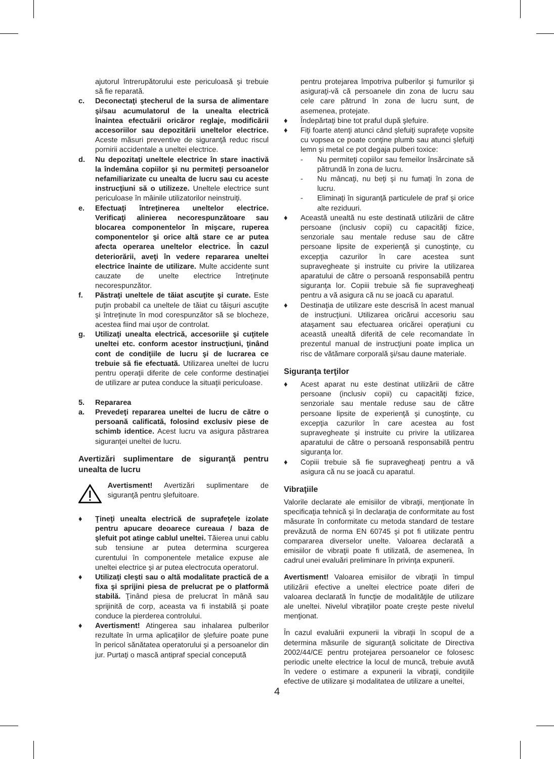ajutorul întrerupătorului este periculoasă şi trebuie să fie reparată.
c. Deconectaţi ştecherul de la sursa de alimentare şi/sau acumulatorul de la unealta electrică înaintea efectuării oricăror reglaje, modificării accesoriilor sau depozitării uneltelor electrice. Aceste măsuri preventive de siguranţă reduc riscul pornirii accidentale a uneltei electrice.
d. Nu depozitaţi uneltele electrice în stare inactivă la îndemâna copiilor şi nu permiteţi persoanelor nefamiliarizate cu unealta de lucru sau cu aceste instrucţiuni să o utilizeze. Uneltele electrice sunt periculoase în mâinile utilizatorilor neinstruiţi.
e. Efectuaţi întreţinerea uneltelor electrice. Verificaţi alinierea necorespunzătoare sau blocarea componentelor în mişcare, ruperea componentelor şi orice altă stare ce ar putea afecta operarea uneltelor electrice. În cazul deteriorării, aveţi în vedere repararea uneltei electrice înainte de utilizare. Multe accidente sunt cauzate de unelte electrice întreţinute necorespunzător.
f. Păstraţi uneltele de tăiat ascuţite şi curate. Este puţin probabil ca uneltele de tăiat cu tăişuri ascuţite şi întreţinute în mod corespunzător să se blocheze, acestea fiind mai uşor de controlat.
g. Utilizaţi unealta electrică, accesoriile şi cuţitele uneltei etc. conform acestor instrucţiuni, ţinând cont de condiţiile de lucru şi de lucrarea ce trebuie să fie efectuată. Utilizarea uneltei de lucru pentru operaţii diferite de cele conforme destinaţiei de utilizare ar putea conduce la situaţii periculoase.
5. Repararea
a. Prevedeţi repararea uneltei de lucru de către o persoană calificată, folosind exclusiv piese de schimb identice. Acest lucru va asigura păstrarea siguranţei uneltei de lucru.
Avertizări suplimentare de siguranţă pentru unealta de lucru
Avertisment! Avertizări suplimentare de siguranţă pentru şlefuitoare.
♦ Ţineţi unealta electrică de suprafeţele izolate pentru apucare deoarece cureaua / baza de şlefuit pot atinge cablul uneltei. Tăierea unui cablu sub tensiune ar putea determina scurgerea curentului în componentele metalice expuse ale uneltei electrice şi ar putea electrocuta operatorul.
♦ Utilizaţi cleşti sau o altă modalitate practică de a fixa şi sprijini piesa de prelucrat pe o platformă stabilă. Ţinând piesa de prelucrat în mână sau sprijinită de corp, aceasta va fi instabilă şi poate conduce la pierderea controlului.
♦ Avertisment! Atingerea sau inhalarea pulberilor rezultate în urma aplicaţiilor de şlefuire poate pune în pericol sănătatea operatorului şi a persoanelor din jur. Purtaţi o mască antipraf special concepută
pentru protejarea împotriva pulberilor şi fumurilor şi asiguraţi-vă că persoanele din zona de lucru sau cele care pătrund în zona de lucru sunt, de asemenea, protejate.
♦ Îndepărtaţi bine tot praful după şlefuire.
♦ Fiţi foarte atenţi atunci când şlefuiţi suprafeţe vopsite cu vopsea ce poate conţine plumb sau atunci şlefuiţi lemn şi metal ce pot degaja pulberi toxice:
- Nu permiteţi copiilor sau femeilor însărcinate să pătrundă în zona de lucru.
- Nu mâncaţi, nu beţi şi nu fumaţi în zona de lucru.
- Eliminaţi în siguranţă particulele de praf şi orice alte reziduuri.
♦ Această unealtă nu este destinată utilizării de către persoane (inclusiv copii) cu capacităţi fizice, senzoriale sau mentale reduse sau de către persoane lipsite de experienţă şi cunoştinţe, cu excepţia cazurilor în care acestea sunt supravegheate şi instruite cu privire la utilizarea aparatului de către o persoană responsabilă pentru siguranţa lor. Copiii trebuie să fie supravegheaţi pentru a vă asigura că nu se joacă cu aparatul.
♦ Destinaţia de utilizare este descrisă în acest manual de instrucţiuni. Utilizarea oricărui accesoriu sau ataşament sau efectuarea oricărei operaţiuni cu această unealtă diferită de cele recomandate în prezentul manual de instrucţiuni poate implica un risc de vătămare corporală şi/sau daune materiale.
Siguranţa terţilor
♦ Acest aparat nu este destinat utilizării de către persoane (inclusiv copii) cu capacităţi fizice, senzoriale sau mentale reduse sau de către persoane lipsite de experienţă şi cunoştinţe, cu excepţia cazurilor în care acestea au fost supravegheate şi instruite cu privire la utilizarea aparatului de către o persoană responsabilă pentru siguranţa lor.
♦ Copiii trebuie să fie supravegheaţi pentru a vă asigura că nu se joacă cu aparatul.
Vibraţiile
Valorile declarate ale emisiilor de vibraţii, menţionate în specificaţia tehnică şi în declaraţia de conformitate au fost măsurate în conformitate cu metoda standard de testare prevăzută de norma EN 60745 şi pot fi utilizate pentru compararea diverselor unelte. Valoarea declarată a emisiilor de vibraţii poate fi utilizată, de asemenea, în cadrul unei evaluări preliminare în privinţa expunerii.
Avertisment! Valoarea emisiilor de vibraţii în timpul utilizării efective a uneltei electrice poate diferi de valoarea declarată în funcţie de modalităţile de utilizare ale uneltei. Nivelul vibraţiilor poate creşte peste nivelul menţionat.
În cazul evaluării expunerii la vibraţii în scopul de a determina măsurile de siguranţă solicitate de Directiva 2002/44/CE pentru protejarea persoanelor ce folosesc periodic unelte electrice la locul de muncă, trebuie avută în vedere o estimare a expunerii la vibraţii, condiţiile efective de utilizare şi modalitatea de utilizare a uneltei,
4